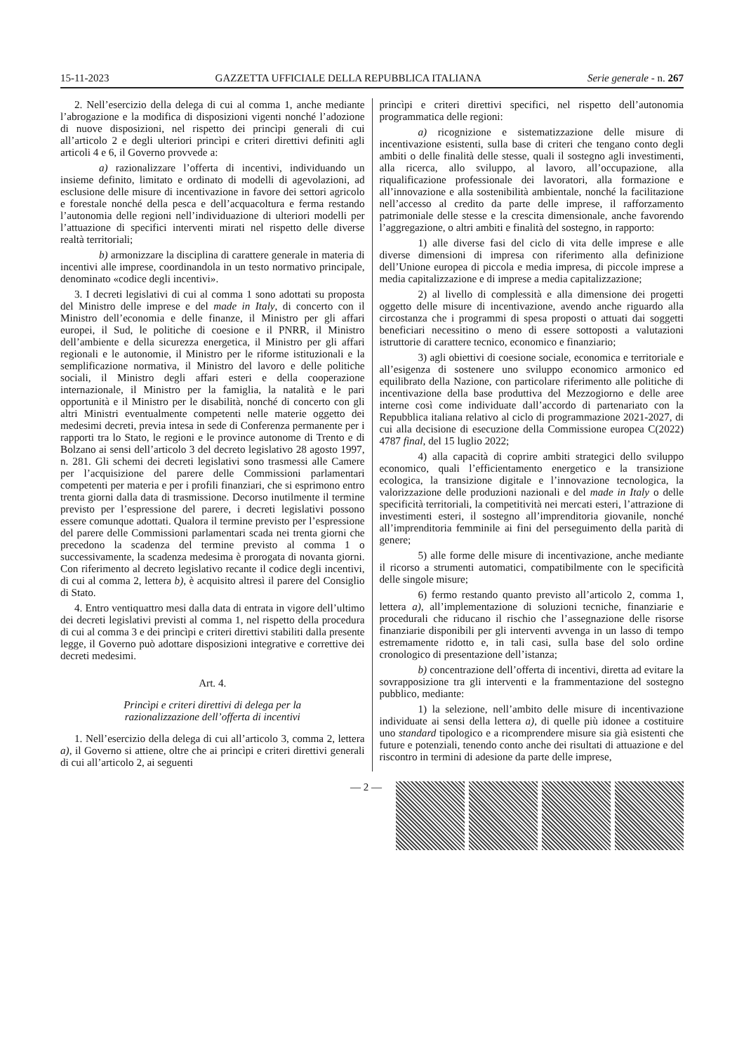15-11-2023 GAZZETTA UFFICIALE DELLA REPUBBLICA ITALIANA Serie generale - n. 267
2. Nell’esercizio della delega di cui al comma 1, anche mediante l’abrogazione e la modifica di disposizioni vigenti nonché l’adozione di nuove disposizioni, nel rispetto dei princìpi generali di cui all’articolo 2 e degli ulteriori princìpi e criteri direttivi definiti agli articoli 4 e 6, il Governo provvede a:
a) razionalizzare l’offerta di incentivi, individuando un insieme definito, limitato e ordinato di modelli di agevolazioni, ad esclusione delle misure di incentivazione in favore dei settori agricolo e forestale nonché della pesca e dell’acquacoltura e ferma restando l’autonomia delle regioni nell’individuazione di ulteriori modelli per l’attuazione di specifici interventi mirati nel rispetto delle diverse realtà territoriali;
b) armonizzare la disciplina di carattere generale in materia di incentivi alle imprese, coordinandola in un testo normativo principale, denominato «codice degli incentivi».
3. I decreti legislativi di cui al comma 1 sono adottati su proposta del Ministro delle imprese e del made in Italy, di concerto con il Ministro dell’economia e delle finanze, il Ministro per gli affari europei, il Sud, le politiche di coesione e il PNRR, il Ministro dell’ambiente e della sicurezza energetica, il Ministro per gli affari regionali e le autonomie, il Ministro per le riforme istituzionali e la semplificazione normativa, il Ministro del lavoro e delle politiche sociali, il Ministro degli affari esteri e della cooperazione internazionale, il Ministro per la famiglia, la natalità e le pari opportunità e il Ministro per le disabilità, nonché di concerto con gli altri Ministri eventualmente competenti nelle materie oggetto dei medesimi decreti, previa intesa in sede di Conferenza permanente per i rapporti tra lo Stato, le regioni e le province autonome di Trento e di Bolzano ai sensi dell’articolo 3 del decreto legislativo 28 agosto 1997, n. 281. Gli schemi dei decreti legislativi sono trasmessi alle Camere per l’acquisizione del parere delle Commissioni parlamentari competenti per materia e per i profili finanziari, che si esprimono entro trenta giorni dalla data di trasmissione. Decorso inutilmente il termine previsto per l’espressione del parere, i decreti legislativi possono essere comunque adottati. Qualora il termine previsto per l’espressione del parere delle Commissioni parlamentari scada nei trenta giorni che precedono la scadenza del termine previsto al comma 1 o successivamente, la scadenza medesima è prorogata di novanta giorni. Con riferimento al decreto legislativo recante il codice degli incentivi, di cui al comma 2, lettera b), è acquisito altresì il parere del Consiglio di Stato.
4. Entro ventiquattro mesi dalla data di entrata in vigore dell’ultimo dei decreti legislativi previsti al comma 1, nel rispetto della procedura di cui al comma 3 e dei princìpi e criteri direttivi stabiliti dalla presente legge, il Governo può adottare disposizioni integrative e correttive dei decreti medesimi.
Art. 4.
Princìpi e criteri direttivi di delega per la
razionalizzazione dell’offerta di incentivi
1. Nell’esercizio della delega di cui all’articolo 3, comma 2, lettera a), il Governo si attiene, oltre che ai princìpi e criteri direttivi generali di cui all’articolo 2, ai seguenti
princìpi e criteri direttivi specifici, nel rispetto dell’autonomia programmatica delle regioni:
a) ricognizione e sistematizzazione delle misure di incentivazione esistenti, sulla base di criteri che tengano conto degli ambiti o delle finalità delle stesse, quali il sostegno agli investimenti, alla ricerca, allo sviluppo, al lavoro, all’occupazione, alla riqualificazione professionale dei lavoratori, alla formazione e all’innovazione e alla sostenibilità ambientale, nonché la facilitazione nell’accesso al credito da parte delle imprese, il rafforzamento patrimoniale delle stesse e la crescita dimensionale, anche favorendo l’aggregazione, o altri ambiti e finalità del sostegno, in rapporto:
1) alle diverse fasi del ciclo di vita delle imprese e alle diverse dimensioni di impresa con riferimento alla definizione dell’Unione europea di piccola e media impresa, di piccole imprese a media capitalizzazione e di imprese a media capitalizzazione;
2) al livello di complessità e alla dimensione dei progetti oggetto delle misure di incentivazione, avendo anche riguardo alla circostanza che i programmi di spesa proposti o attuati dai soggetti beneficiari necessitino o meno di essere sottoposti a valutazioni istruttorie di carattere tecnico, economico e finanziario;
3) agli obiettivi di coesione sociale, economica e territoriale e all’esigenza di sostenere uno sviluppo economico armonico ed equilibrato della Nazione, con particolare riferimento alle politiche di incentivazione della base produttiva del Mezzogiorno e delle aree interne così come individuate dall’accordo di partenariato con la Repubblica italiana relativo al ciclo di programmazione 2021-2027, di cui alla decisione di esecuzione della Commissione europea C(2022) 4787 final, del 15 luglio 2022;
4) alla capacità di coprire ambiti strategici dello sviluppo economico, quali l’efficientamento energetico e la transizione ecologica, la transizione digitale e l’innovazione tecnologica, la valorizzazione delle produzioni nazionali e del made in Italy o delle specificità territoriali, la competitività nei mercati esteri, l’attrazione di investimenti esteri, il sostegno all’imprenditoria giovanile, nonché all’imprenditoria femminile ai fini del perseguimento della parità di genere;
5) alle forme delle misure di incentivazione, anche mediante il ricorso a strumenti automatici, compatibilmente con le specificità delle singole misure;
6) fermo restando quanto previsto all’articolo 2, comma 1, lettera a), all’implementazione di soluzioni tecniche, finanziarie e procedurali che riducano il rischio che l’assegnazione delle risorse finanziarie disponibili per gli interventi avvenga in un lasso di tempo estremamente ridotto e, in tali casi, sulla base del solo ordine cronologico di presentazione dell’istanza;
b) concentrazione dell’offerta di incentivi, diretta ad evitare la sovrapposizione tra gli interventi e la frammentazione del sostegno pubblico, mediante:
1) la selezione, nell’ambito delle misure di incentivazione individuate ai sensi della lettera a), di quelle più idonee a costituire uno standard tipologico e a ricomprendere misure sia già esistenti che future e potenziali, tenendo conto anche dei risultati di attuazione e del riscontro in termini di adesione da parte delle imprese,
— 2 —